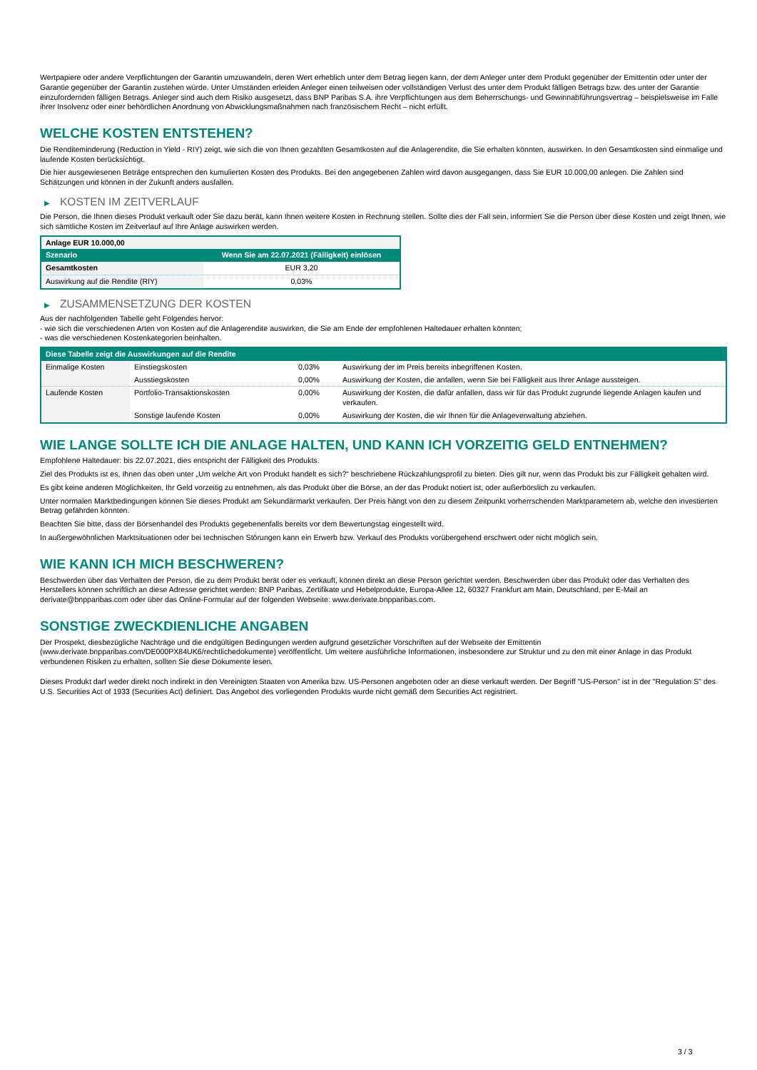Wertpapiere oder andere Verpflichtungen der Garantin umzuwandeln, deren Wert erheblich unter dem Betrag liegen kann, der dem Anleger unter dem Produkt gegenüber der Emittentin oder unter der Garantie gegenüber der Garantin zustehen würde. Unter Umständen erleiden Anleger einen teilweisen oder vollständigen Verlust des unter dem Produkt fälligen Betrags bzw. des unter der Garantie einzufordernden fälligen Betrags. Anleger sind auch dem Risiko ausgesetzt, dass BNP Paribas S.A. ihre Verpflichtungen aus dem Beherrschungs- und Gewinnabführungsvertrag – beispielsweise im Falle ihrer Insolvenz oder einer behördlichen Anordnung von Abwicklungsmaßnahmen nach französischem Recht – nicht erfüllt.
WELCHE KOSTEN ENTSTEHEN?
Die Renditeminderung (Reduction in Yield - RIY) zeigt, wie sich die von Ihnen gezahlten Gesamtkosten auf die Anlagerendite, die Sie erhalten könnten, auswirken. In den Gesamtkosten sind einmalige und laufende Kosten berücksichtigt.
Die hier ausgewiesenen Beträge entsprechen den kumulierten Kosten des Produkts. Bei den angegebenen Zahlen wird davon ausgegangen, dass Sie EUR 10.000,00 anlegen. Die Zahlen sind Schätzungen und können in der Zukunft anders ausfallen.
▶ KOSTEN IM ZEITVERLAUF
Die Person, die Ihnen dieses Produkt verkauft oder Sie dazu berät, kann Ihnen weitere Kosten in Rechnung stellen. Sollte dies der Fall sein, informiert Sie die Person über diese Kosten und zeigt Ihnen, wie sich sämtliche Kosten im Zeitverlauf auf Ihre Anlage auswirken werden.
| Anlage EUR 10.000,00 | |
| --- | --- |
| Szenario | Wenn Sie am 22.07.2021 (Fälligkeit) einlösen |
| Gesamtkosten | EUR 3,20 |
| Auswirkung auf die Rendite (RIY) | 0,03% |
▶ ZUSAMMENSETZUNG DER KOSTEN
Aus der nachfolgenden Tabelle geht Folgendes hervor:
- wie sich die verschiedenen Arten von Kosten auf die Anlagerendite auswirken, die Sie am Ende der empfohlenen Haltedauer erhalten könnten;
- was die verschiedenen Kostenkategorien beinhalten.
| Diese Tabelle zeigt die Auswirkungen auf die Rendite | | | |
| --- | --- | --- | --- |
| Einmalige Kosten | Einstiegskosten | 0,03% | Auswirkung der im Preis bereits inbegriffenen Kosten. |
| | Ausstiegskosten | 0,00% | Auswirkung der Kosten, die anfallen, wenn Sie bei Fälligkeit aus Ihrer Anlage aussteigen. |
| Laufende Kosten | Portfolio-Transaktionskosten | 0,00% | Auswirkung der Kosten, die dafür anfallen, dass wir für das Produkt zugrunde liegende Anlagen kaufen und verkaufen. |
| | Sonstige laufende Kosten | 0,00% | Auswirkung der Kosten, die wir Ihnen für die Anlageverwaltung abziehen. |
WIE LANGE SOLLTE ICH DIE ANLAGE HALTEN, UND KANN ICH VORZEITIG GELD ENTNEHMEN?
Empfohlene Haltedauer: bis 22.07.2021, dies entspricht der Fälligkeit des Produkts.
Ziel des Produkts ist es, Ihnen das oben unter „Um welche Art von Produkt handelt es sich?“ beschriebene Rückzahlungsprofil zu bieten. Dies gilt nur, wenn das Produkt bis zur Fälligkeit gehalten wird.
Es gibt keine anderen Möglichkeiten, Ihr Geld vorzeitig zu entnehmen, als das Produkt über die Börse, an der das Produkt notiert ist, oder außerbörslich zu verkaufen.
Unter normalen Marktbedingungen können Sie dieses Produkt am Sekundärmarkt verkaufen. Der Preis hängt von den zu diesem Zeitpunkt vorherrschenden Marktparametern ab, welche den investierten Betrag gefährden könnten.
Beachten Sie bitte, dass der Börsenhandel des Produkts gegebenenfalls bereits vor dem Bewertungstag eingestellt wird.
In außergewöhnlichen Marktsituationen oder bei technischen Störungen kann ein Erwerb bzw. Verkauf des Produkts vorübergehend erschwert oder nicht möglich sein.
WIE KANN ICH MICH BESCHWEREN?
Beschwerden über das Verhalten der Person, die zu dem Produkt berät oder es verkauft, können direkt an diese Person gerichtet werden. Beschwerden über das Produkt oder das Verhalten des Herstellers können schriftlich an diese Adresse gerichtet werden: BNP Paribas, Zertifikate und Hebelprodukte, Europa-Allee 12, 60327 Frankfurt am Main, Deutschland, per E-Mail an derivate@bnpparibas.com oder über das Online-Formular auf der folgenden Webseite: www.derivate.bnpparibas.com.
SONSTIGE ZWECKDIENLICHE ANGABEN
Der Prospekt, diesbezügliche Nachträge und die endgültigen Bedingungen werden aufgrund gesetzlicher Vorschriften auf der Webseite der Emittentin (www.derivate.bnpparibas.com/DE000PX84UK6/rechtlichedokumente) veröffentlicht. Um weitere ausführliche Informationen, insbesondere zur Struktur und zu den mit einer Anlage in das Produkt verbundenen Risiken zu erhalten, sollten Sie diese Dokumente lesen.
Dieses Produkt darf weder direkt noch indirekt in den Vereinigten Staaten von Amerika bzw. US-Personen angeboten oder an diese verkauft werden. Der Begriff "US-Person" ist in der "Regulation S" des U.S. Securities Act of 1933 (Securities Act) definiert. Das Angebot des vorliegenden Produkts wurde nicht gemäß dem Securities Act registriert.
3 / 3